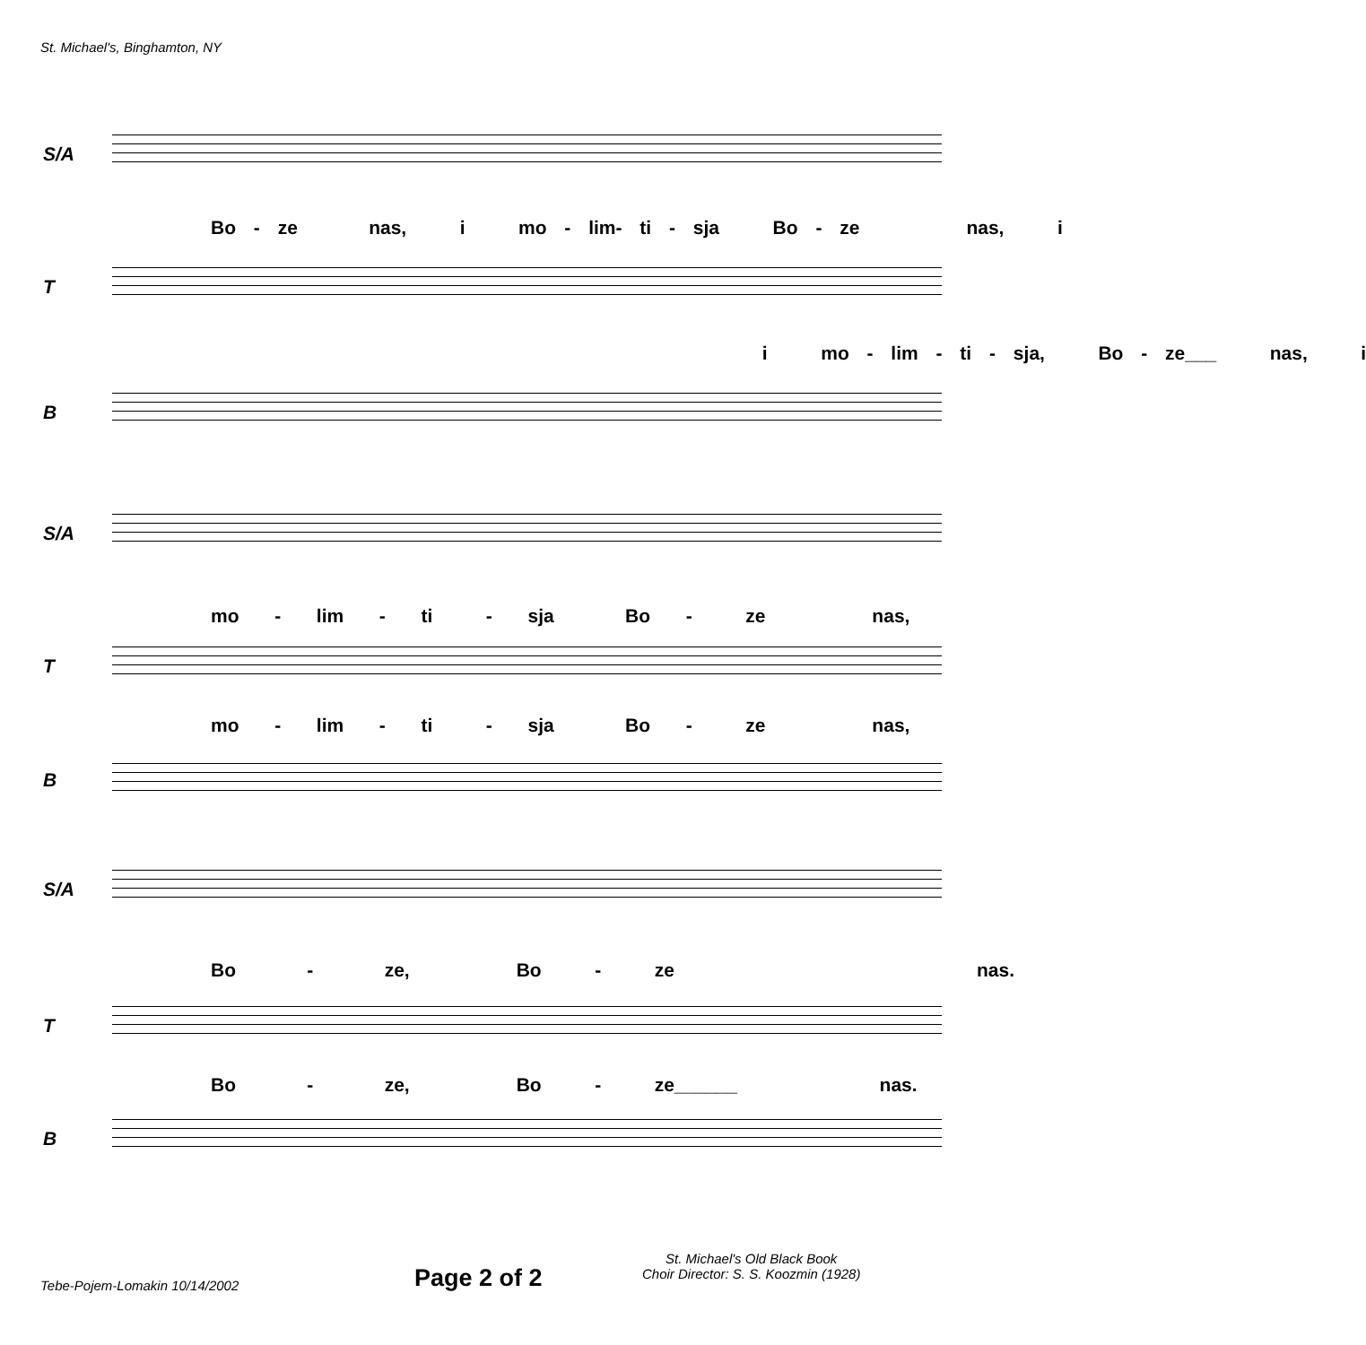St. Michael's, Binghamton, NY
S/A
Bo - ze nas, i mo - lim- ti - sja Bo - ze nas, i
T
i mo - lim - ti - sja, Bo - ze___ nas, i
B
S/A
mo - lim - ti - sja Bo - ze nas,
T
mo - lim - ti - sja Bo - ze nas,
B
S/A
Bo - ze, Bo - ze nas.
T
Bo - ze, Bo - ze______ nas.
B
Tebe-Pojem-Lomakin 10/14/2002 Page 2 of 2
St. Michael's Old Black Book
Choir Director: S. S. Koozmin (1928)